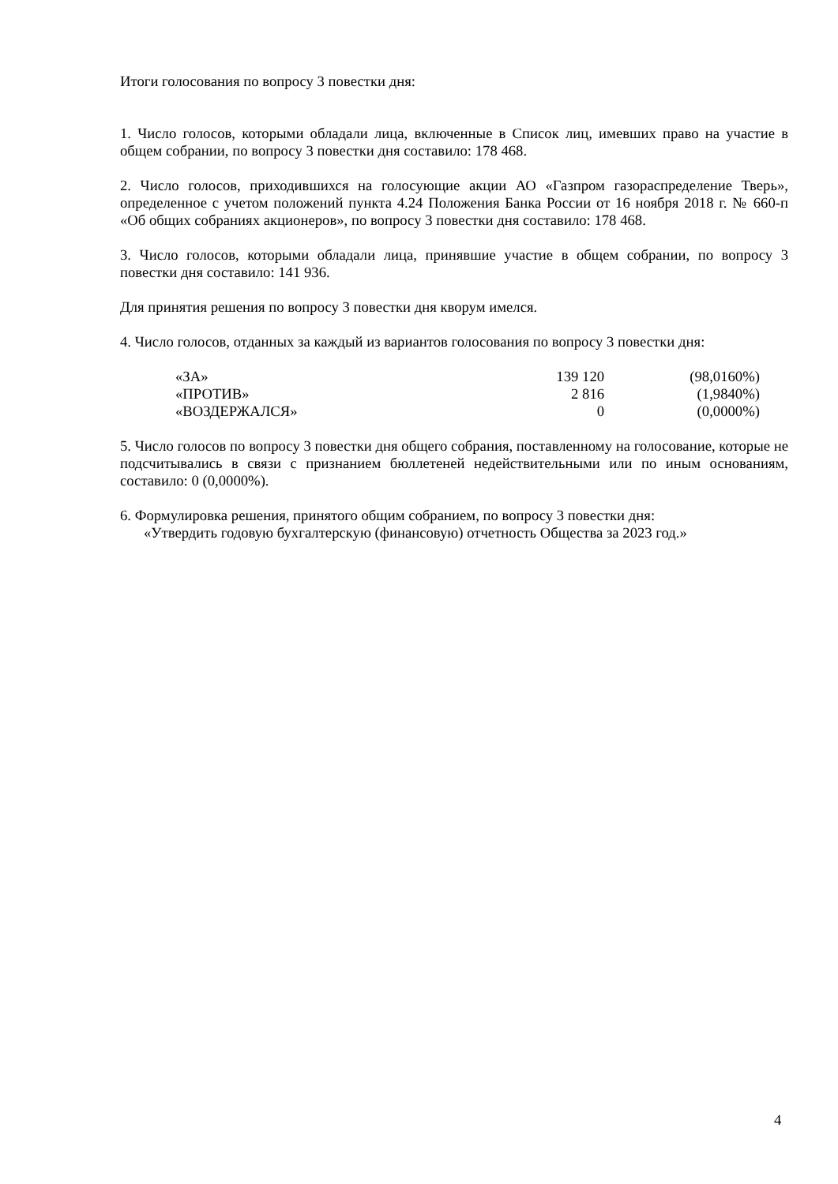Итоги голосования по вопросу 3 повестки дня:
1. Число голосов, которыми обладали лица, включенные в Список лиц, имевших право на участие в общем собрании, по вопросу 3 повестки дня составило: 178 468.
2. Число голосов, приходившихся на голосующие акции АО «Газпром газораспределение Тверь», определенное с учетом положений пункта 4.24 Положения Банка России от 16 ноября 2018 г. № 660-п «Об общих собраниях акционеров», по вопросу 3 повестки дня составило: 178 468.
3. Число голосов, которыми обладали лица, принявшие участие в общем собрании, по вопросу 3 повестки дня составило: 141 936.
Для принятия решения по вопросу 3 повестки дня кворум имелся.
4. Число голосов, отданных за каждый из вариантов голосования по вопросу 3 повестки дня:
| «ЗА» | 139 120 | (98,0160%) |
| «ПРОТИВ» | 2 816 | (1,9840%) |
| «ВОЗДЕРЖАЛСЯ» | 0 | (0,0000%) |
5. Число голосов по вопросу 3 повестки дня общего собрания, поставленному на голосование, которые не подсчитывались в связи с признанием бюллетеней недействительными или по иным основаниям, составило: 0 (0,0000%).
6. Формулировка решения, принятого общим собранием, по вопросу 3 повестки дня:
«Утвердить годовую бухгалтерскую (финансовую) отчетность Общества за 2023 год.»
4